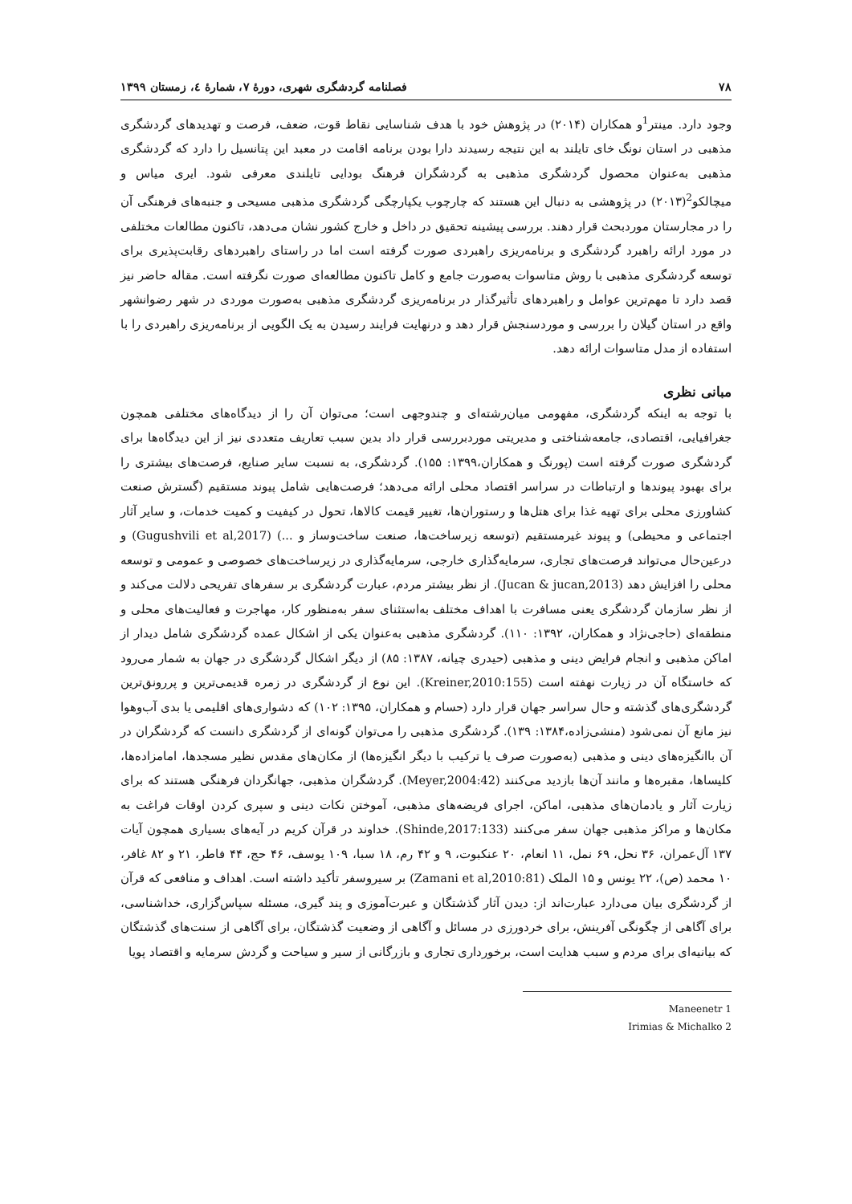۷۸ فصلنامه گردشگری شهری، دورهٔ ۷، شمارهٔ ٤، زمستان ۱۳۹۹
وجود دارد. مینتر<sup>1</sup>و همکاران (۲۰۱۴) در پژوهش خود با هدف شناسایی نقاط قوت، ضعف، فرصت و تهدیدهای گردشگری مذهبی در استان نونگ خای تایلند به این نتیجه رسیدند دارا بودن برنامه اقامت در معبد این پتانسیل را دارد که گردشگری مذهبی به‌عنوان محصول گردشگری مذهبی به گردشگران فرهنگ بودایی تایلندی معرفی شود. ایری میاس و میچالکو<sup>2</sup>(۲۰۱۳) در پژوهشی به دنبال این هستند که چارچوب یکپارچگی گردشگری مذهبی مسیحی و جنبه‌های فرهنگی آن را در مجارستان موردبحث قرار دهند. بررسی پیشینه تحقیق در داخل و خارج کشور نشان می‌دهد، تاکنون مطالعات مختلفی در مورد ارائه راهبرد گردشگری و برنامه‌ریزی راهبردی صورت گرفته است اما در راستای راهبردهای رقابت‌پذیری برای توسعه گردشگری مذهبی با روش متاسوات به‌صورت جامع و کامل تاکنون مطالعه‌ای صورت نگرفته است. مقاله حاضر نیز قصد دارد تا مهم‌ترین عوامل و راهبردهای تأثیرگذار در برنامه‌ریزی گردشگری مذهبی به‌صورت موردی در شهر رضوانشهر واقع در استان گیلان را بررسی و موردسنجش قرار دهد و درنهایت فرایند رسیدن به یک الگویی از برنامه‌ریزی راهبردی را با استفاده از مدل متاسوات ارائه دهد.
مبانی نظری
با توجه به اینکه گردشگری، مفهومی میان‌رشته‌ای و چندوجهی است؛ می‌توان آن را از دیدگاه‌های مختلفی همچون جغرافیایی، اقتصادی، جامعه‌شناختی و مدیریتی موردبررسی قرار داد بدین سبب تعاریف متعددی نیز از این دیدگاه‌ها برای گردشگری صورت گرفته است (پورنگ و همکاران،۱۳۹۹: ۱۵۵). گردشگری، به نسبت سایر صنایع، فرصت‌های بیشتری را برای بهبود پیوندها و ارتباطات در سراسر اقتصاد محلی ارائه می‌دهد؛ فرصت‌هایی شامل پیوند مستقیم (گسترش صنعت کشاورزی محلی برای تهیه غذا برای هتل‌ها و رستوران‌ها، تغییر قیمت کالاها، تحول در کیفیت و کمیت خدمات، و سایر آثار اجتماعی و محیطی) و پیوند غیرمستقیم (توسعه زیرساخت‌ها، صنعت ساخت‌وساز و ...) (Gugushvili et al,2017) و درعین‌حال می‌تواند فرصت‌های تجاری، سرمایه‌گذاری خارجی، سرمایه‌گذاری در زیرساخت‌های خصوصی و عمومی و توسعه محلی را افزایش دهد (Jucan & jucan,2013). از نظر بیشتر مردم، عبارت گردشگری بر سفرهای تفریحی دلالت می‌کند و از نظر سازمان گردشگری یعنی مسافرت با اهداف مختلف به‌استثنای سفر به‌منظور کار، مهاجرت و فعالیت‌های محلی و منطقه‌ای (حاجی‌نژاد و همکاران، ۱۳۹۲: ۱۱۰). گردشگری مذهبی به‌عنوان یکی از اشکال عمده گردشگری شامل دیدار از اماکن مذهبی و انجام فرایض دینی و مذهبی (حیدری چیانه، ۱۳۸۷: ۸۵) از دیگر اشکال گردشگری در جهان به شمار می‌رود که خاستگاه آن در زیارت نهفته است (Kreiner,2010:155). این نوع از گردشگری در زمره قدیمی‌ترین و پررونق‌ترین گردشگری‌های گذشته و حال سراسر جهان قرار دارد (حسام و همکاران، ۱۳۹۵: ۱۰۲) که دشواری‌های اقلیمی یا بدی آب‌وهوا نیز مانع آن نمی‌شود (منشی‌زاده،۱۳۸۴: ۱۳۹). گردشگری مذهبی را می‌توان گونه‌ای از گردشگری دانست که گردشگران در آن باانگیزه‌های دینی و مذهبی (به‌صورت صرف یا ترکیب با دیگر انگیزه‌ها) از مکان‌های مقدس نظیر مسجدها، امامزاده‌ها، کلیساها، مقبره‌ها و مانند آن‌ها بازدید می‌کنند (Meyer,2004:42). گردشگران مذهبی، جهانگردان فرهنگی هستند که برای زیارت آثار و یادمان‌های مذهبی، اماکن، اجرای فریضه‌های مذهبی، آموختن نکات دینی و سپری کردن اوقات فراغت به مکان‌ها و مراکز مذهبی جهان سفر می‌کنند (Shinde,2017:133). خداوند در قرآن کریم در آیه‌های بسیاری همچون آیات ۱۳۷ آل‌عمران، ۳۶ نحل، ۶۹ نمل، ۱۱ انعام، ۲۰ عنکبوت، ۹ و ۴۲ رم، ۱۸ سبا، ۱۰۹ یوسف، ۴۶ حج، ۴۴ فاطر، ۲۱ و ۸۲ غافر، ۱۰ محمد (ص)، ۲۲ یونس و ۱۵ الملک (Zamani et al,2010:81) بر سیروسفر تأکید داشته است. اهداف و منافعی که قرآن از گردشگری بیان می‌دارد عبارت‌اند از: دیدن آثار گذشتگان و عبرت‌آموزی و پند گیری، مسئله سپاس‌گزاری، خداشناسی، برای آگاهی از چگونگی آفرینش، برای خردورزی در مسائل و آگاهی از وضعیت گذشتگان، برای آگاهی از سنت‌های گذشتگان که بیانیه‌ای برای مردم و سبب هدایت است، برخورداری تجاری و بازرگانی از سیر و سیاحت و گردش سرمایه و اقتصاد پویا
1 Maneenetr
2 Irimias & Michalko